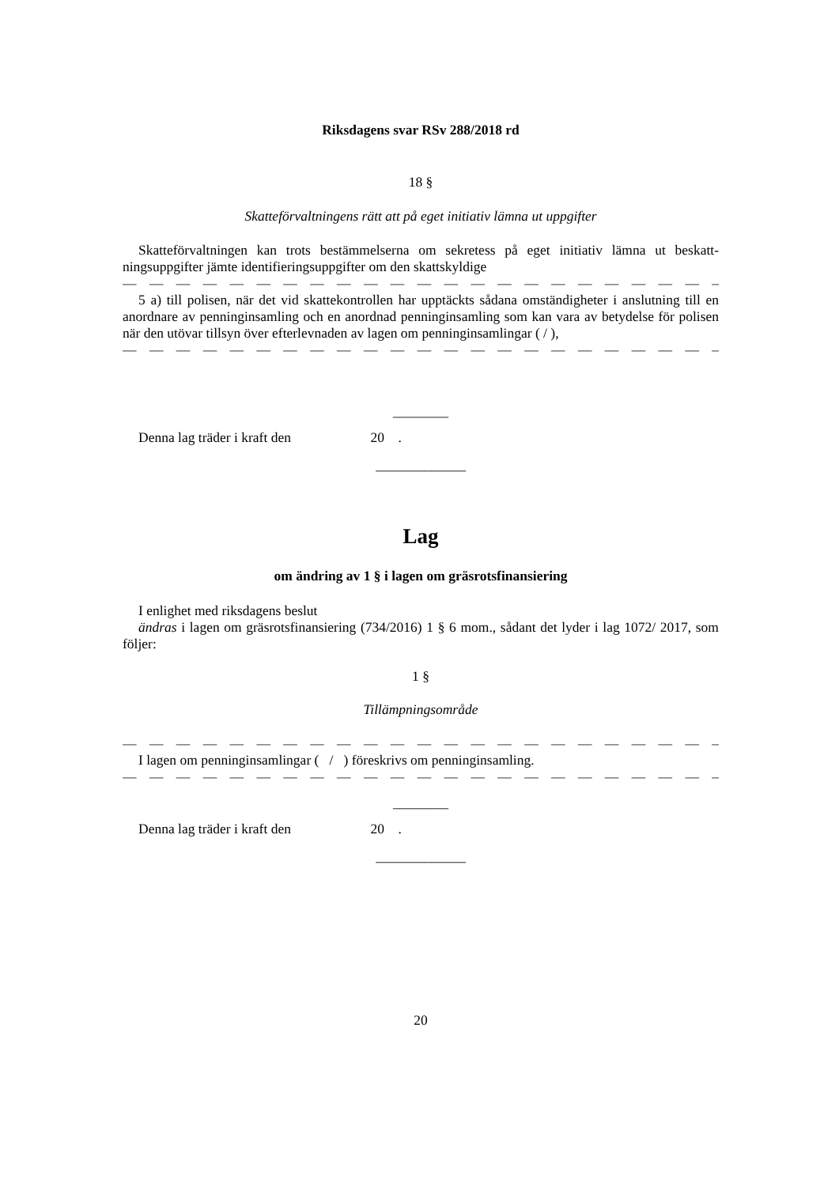Riksdagens svar RSv 288/2018 rd
18 §
Skatteförvaltningens rätt att på eget initiativ lämna ut uppgifter
Skatteförvaltningen kan trots bestämmelserna om sekretess på eget initiativ lämna ut beskatt­ningsuppgifter jämte identifieringsuppgifter om den skattskyldige
— — — — — — — — — — — — — — — — — — — — — — — — — — — — —
5 a) till polisen, när det vid skattekontrollen har upptäckts sådana omständigheter i anslutning till en anordnare av penninginsamling och en anordnad penninginsamling som kan vara av bety­delse för polisen när den utövar tillsyn över efterlevnaden av lagen om penninginsamlingar ( / ),
— — — — — — — — — — — — — — — — — — — — — — — — — — — — —
________
Denna lag träder i kraft den 20 .
_____________
Lag
om ändring av 1 § i lagen om gräsrotsfinansiering
I enlighet med riksdagens beslut
ändras i lagen om gräsrotsfinansiering (734/2016) 1 § 6 mom., sådant det lyder i lag 1072/ 2017, som följer:
1 §
Tillämpningsområde
— — — — — — — — — — — — — — — — — — — — — — — — — — — — —
I lagen om penninginsamlingar ( / ) föreskrivs om penninginsamling.
— — — — — — — — — — — — — — — — — — — — — — — — — — — — —
________
Denna lag träder i kraft den 20 .
_____________
20